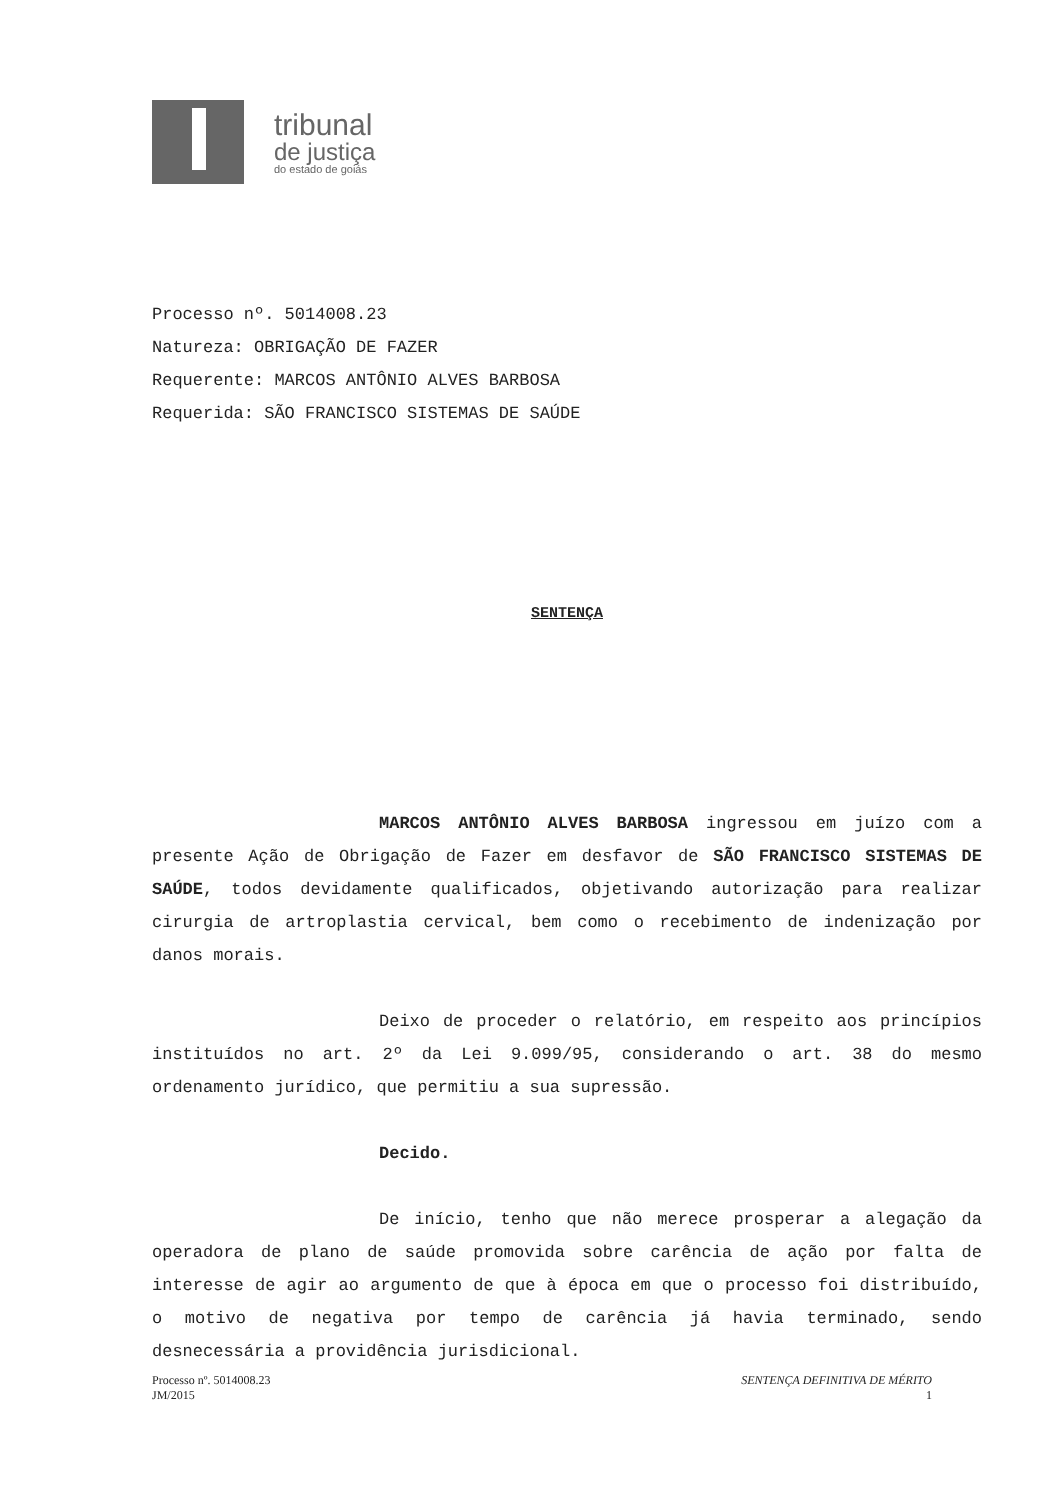tribunal
de justiça
do estado de goiás
Processo nº. 5014008.23
Natureza: OBRIGAÇÃO DE FAZER
Requerente: MARCOS ANTÔNIO ALVES BARBOSA
Requerida: SÃO FRANCISCO SISTEMAS DE SAÚDE
SENTENÇA
MARCOS ANTÔNIO ALVES BARBOSA ingressou em juízo com a presente Ação de Obrigação de Fazer em desfavor de SÃO FRANCISCO SISTEMAS DE SAÚDE, todos devidamente qualificados, objetivando autorização para realizar cirurgia de artroplastia cervical, bem como o recebimento de indenização por danos morais.
Deixo de proceder o relatório, em respeito aos princípios instituídos no art. 2º da Lei 9.099/95, considerando o art. 38 do mesmo ordenamento jurídico, que permitiu a sua supressão.
Decido.
De início, tenho que não merece prosperar a alegação da operadora de plano de saúde promovida sobre carência de ação por falta de interesse de agir ao argumento de que à época em que o processo foi distribuído, o motivo de negativa por tempo de carência já havia terminado, sendo desnecessária a providência jurisdicional.
Processo nº. 5014008.23
JM/2015
SENTENÇA DEFINITIVA DE MÉRITO
1